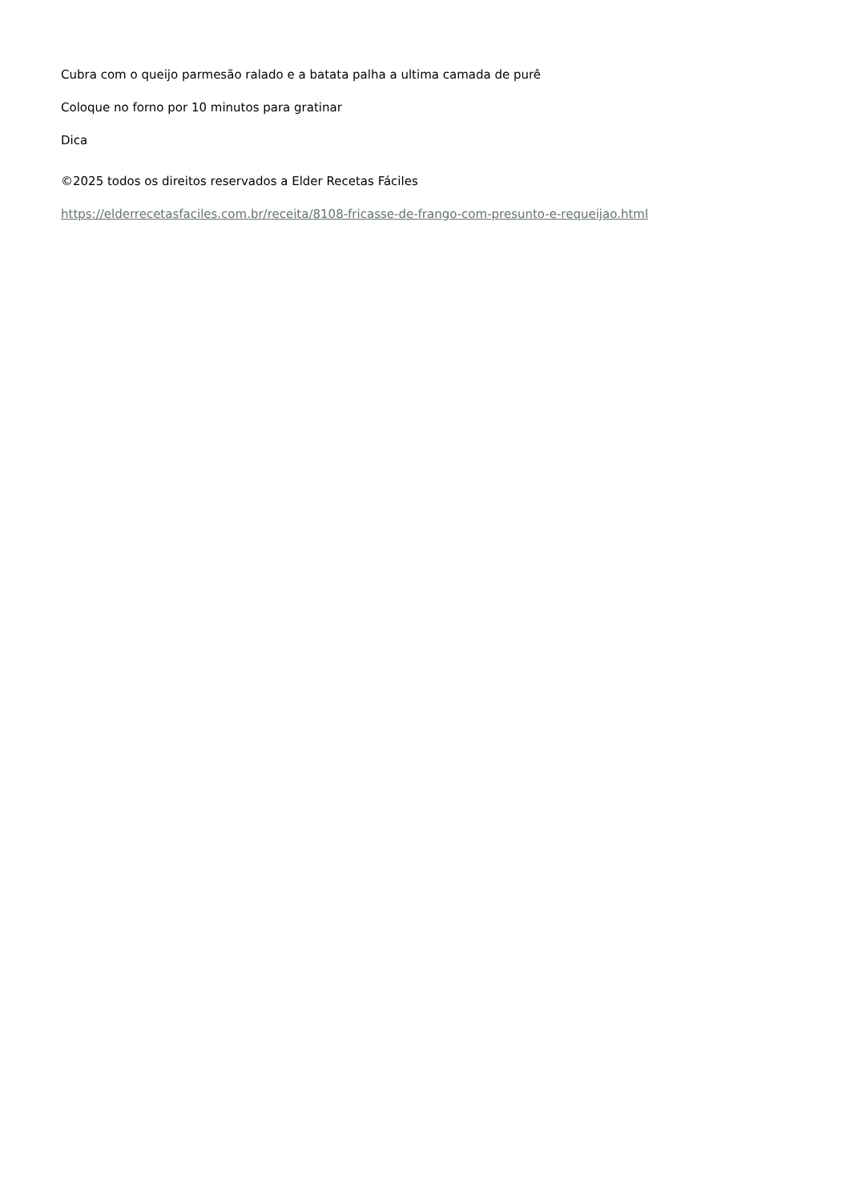Cubra com o queijo parmesão ralado e a batata palha a ultima camada de purê
Coloque no forno por 10 minutos para gratinar
Dica
©2025 todos os direitos reservados a Elder Recetas Fáciles
https://elderrecetasfaciles.com.br/receita/8108-fricasse-de-frango-com-presunto-e-requeijao.html